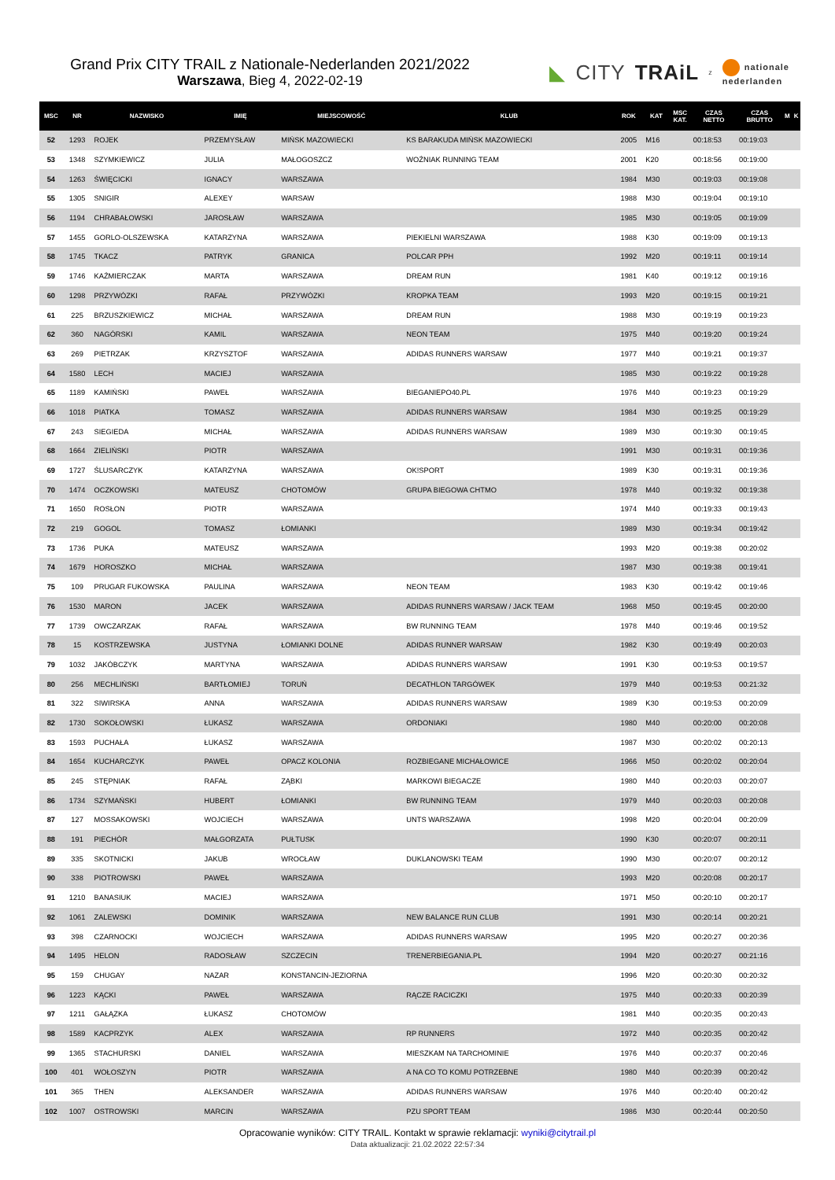Grand Prix CITY TRAIL z Nationale-Nederlanden 2021/2022
Warszawa, Bieg 4, 2022-02-19
◣ CITY TRAiL z nationale
nederlanden
| MSC | NR | NAZWISKO | IMIĘ | MIEJSCOWOŚĆ | KLUB | ROK | KAT | MSC KAT. | CZAS NETTO | CZAS BRUTTO | M | K |
| --- | --- | --- | --- | --- | --- | --- | --- | --- | --- | --- | --- | --- |
| 52 | 1293 | ROJEK | PRZEMYSŁAW | MIŃSK MAZOWIECKI | KS BARAKUDA MIŃSK MAZOWIECKI | 2005 | M16 | | 00:18:53 | 00:19:03 | | |
| 53 | 1348 | SZYMKIEWICZ | JULIA | MAŁOGOSZCZ | WOŹNIAK RUNNING TEAM | 2001 | K20 | | 00:18:56 | 00:19:00 | | |
| 54 | 1263 | ŚWIĘCICKI | IGNACY | WARSZAWA | | 1984 | M30 | | 00:19:03 | 00:19:08 | | |
| 55 | 1305 | SNIGIR | ALEXEY | WARSAW | | 1988 | M30 | | 00:19:04 | 00:19:10 | | |
| 56 | 1194 | CHRABAŁOWSKI | JAROSŁAW | WARSZAWA | | 1985 | M30 | | 00:19:05 | 00:19:09 | | |
| 57 | 1455 | GORLO-OLSZEWSKA | KATARZYNA | WARSZAWA | PIEKIELNI WARSZAWA | 1988 | K30 | | 00:19:09 | 00:19:13 | | |
| 58 | 1745 | TKACZ | PATRYK | GRANICA | POLCAR PPH | 1992 | M20 | | 00:19:11 | 00:19:14 | | |
| 59 | 1746 | KAŹMIERCZAK | MARTA | WARSZAWA | DREAM RUN | 1981 | K40 | | 00:19:12 | 00:19:16 | | |
| 60 | 1298 | PRZYWÓZKI | RAFAŁ | PRZYWÓZKI | KROPKA TEAM | 1993 | M20 | | 00:19:15 | 00:19:21 | | |
| 61 | 225 | BRZUSZKIEWICZ | MICHAŁ | WARSZAWA | DREAM RUN | 1988 | M30 | | 00:19:19 | 00:19:23 | | |
| 62 | 360 | NAGÓRSKI | KAMIL | WARSZAWA | NEON TEAM | 1975 | M40 | | 00:19:20 | 00:19:24 | | |
| 63 | 269 | PIETRZAK | KRZYSZTOF | WARSZAWA | ADIDAS RUNNERS WARSAW | 1977 | M40 | | 00:19:21 | 00:19:37 | | |
| 64 | 1580 | LECH | MACIEJ | WARSZAWA | | 1985 | M30 | | 00:19:22 | 00:19:28 | | |
| 65 | 1189 | KAMIŃSKI | PAWEŁ | WARSZAWA | BIEGANIEPO40.PL | 1976 | M40 | | 00:19:23 | 00:19:29 | | |
| 66 | 1018 | PIATKA | TOMASZ | WARSZAWA | ADIDAS RUNNERS WARSAW | 1984 | M30 | | 00:19:25 | 00:19:29 | | |
| 67 | 243 | SIEGIEDA | MICHAŁ | WARSZAWA | ADIDAS RUNNERS WARSAW | 1989 | M30 | | 00:19:30 | 00:19:45 | | |
| 68 | 1664 | ZIELIŃSKI | PIOTR | WARSZAWA | | 1991 | M30 | | 00:19:31 | 00:19:36 | | |
| 69 | 1727 | ŚLUSARCZYK | KATARZYNA | WARSZAWA | OK!SPORT | 1989 | K30 | | 00:19:31 | 00:19:36 | | |
| 70 | 1474 | OCZKOWSKI | MATEUSZ | CHOTOMÓW | GRUPA BIEGOWA CHTMO | 1978 | M40 | | 00:19:32 | 00:19:38 | | |
| 71 | 1650 | ROSŁON | PIOTR | WARSZAWA | | 1974 | M40 | | 00:19:33 | 00:19:43 | | |
| 72 | 219 | GOGOL | TOMASZ | ŁOMIANKI | | 1989 | M30 | | 00:19:34 | 00:19:42 | | |
| 73 | 1736 | PUKA | MATEUSZ | WARSZAWA | | 1993 | M20 | | 00:19:38 | 00:20:02 | | |
| 74 | 1679 | HOROSZKO | MICHAŁ | WARSZAWA | | 1987 | M30 | | 00:19:38 | 00:19:41 | | |
| 75 | 109 | PRUGAR FUKOWSKA | PAULINA | WARSZAWA | NEON TEAM | 1983 | K30 | | 00:19:42 | 00:19:46 | | |
| 76 | 1530 | MARON | JACEK | WARSZAWA | ADIDAS RUNNERS WARSAW / JACK TEAM | 1968 | M50 | | 00:19:45 | 00:20:00 | | |
| 77 | 1739 | OWCZARZAK | RAFAŁ | WARSZAWA | BW RUNNING TEAM | 1978 | M40 | | 00:19:46 | 00:19:52 | | |
| 78 | 15 | KOSTRZEWSKA | JUSTYNA | ŁOMIANKI DOLNE | ADIDAS RUNNER WARSAW | 1982 | K30 | | 00:19:49 | 00:20:03 | | |
| 79 | 1032 | JAKÓBCZYK | MARTYNA | WARSZAWA | ADIDAS RUNNERS WARSAW | 1991 | K30 | | 00:19:53 | 00:19:57 | | |
| 80 | 256 | MECHLIŃSKI | BARTŁOMIEJ | TORUŃ | DECATHLON TARGÓWEK | 1979 | M40 | | 00:19:53 | 00:21:32 | | |
| 81 | 322 | SIWIRSKA | ANNA | WARSZAWA | ADIDAS RUNNERS WARSAW | 1989 | K30 | | 00:19:53 | 00:20:09 | | |
| 82 | 1730 | SOKOŁOWSKI | ŁUKASZ | WARSZAWA | ORDONIAKI | 1980 | M40 | | 00:20:00 | 00:20:08 | | |
| 83 | 1593 | PUCHAŁA | ŁUKASZ | WARSZAWA | | 1987 | M30 | | 00:20:02 | 00:20:13 | | |
| 84 | 1654 | KUCHARCZYK | PAWEŁ | OPACZ KOLONIA | ROZBIEGANE MICHAŁOWICE | 1966 | M50 | | 00:20:02 | 00:20:04 | | |
| 85 | 245 | STĘPNIAK | RAFAŁ | ZĄBKI | MARKOWI BIEGACZE | 1980 | M40 | | 00:20:03 | 00:20:07 | | |
| 86 | 1734 | SZYMAŃSKI | HUBERT | ŁOMIANKI | BW RUNNING TEAM | 1979 | M40 | | 00:20:03 | 00:20:08 | | |
| 87 | 127 | MOSSAKOWSKI | WOJCIECH | WARSZAWA | UNTS WARSZAWA | 1998 | M20 | | 00:20:04 | 00:20:09 | | |
| 88 | 191 | PIECHÓR | MAŁGORZATA | PUŁTUSK | | 1990 | K30 | | 00:20:07 | 00:20:11 | | |
| 89 | 335 | SKOTNICKI | JAKUB | WROCŁAW | DUKLANOWSKI TEAM | 1990 | M30 | | 00:20:07 | 00:20:12 | | |
| 90 | 338 | PIOTROWSKI | PAWEŁ | WARSZAWA | | 1993 | M20 | | 00:20:08 | 00:20:17 | | |
| 91 | 1210 | BANASIUK | MACIEJ | WARSZAWA | | 1971 | M50 | | 00:20:10 | 00:20:17 | | |
| 92 | 1061 | ZALEWSKI | DOMINIK | WARSZAWA | NEW BALANCE RUN CLUB | 1991 | M30 | | 00:20:14 | 00:20:21 | | |
| 93 | 398 | CZARNOCKI | WOJCIECH | WARSZAWA | ADIDAS RUNNERS WARSAW | 1995 | M20 | | 00:20:27 | 00:20:36 | | |
| 94 | 1495 | HELON | RADOSŁAW | SZCZECIN | TRENERBIEGANIA.PL | 1994 | M20 | | 00:20:27 | 00:21:16 | | |
| 95 | 159 | CHUGAY | NAZAR | KONSTANCIN-JEZIORNA | | 1996 | M20 | | 00:20:30 | 00:20:32 | | |
| 96 | 1223 | KĄCKI | PAWEŁ | WARSZAWA | RĄCZE RACICZKI | 1975 | M40 | | 00:20:33 | 00:20:39 | | |
| 97 | 1211 | GAŁĄZKA | ŁUKASZ | CHOTOMÓW | | 1981 | M40 | | 00:20:35 | 00:20:43 | | |
| 98 | 1589 | KACPRZYK | ALEX | WARSZAWA | RP RUNNERS | 1972 | M40 | | 00:20:35 | 00:20:42 | | |
| 99 | 1365 | STACHURSKI | DANIEL | WARSZAWA | MIESZKAM NA TARCHOMINIE | 1976 | M40 | | 00:20:37 | 00:20:46 | | |
| 100 | 401 | WOŁOSZYN | PIOTR | WARSZAWA | A NA CO TO KOMU POTRZEBNE | 1980 | M40 | | 00:20:39 | 00:20:42 | | |
| 101 | 365 | THEN | ALEKSANDER | WARSZAWA | ADIDAS RUNNERS WARSAW | 1976 | M40 | | 00:20:40 | 00:20:42 | | |
| 102 | 1007 | OSTROWSKI | MARCIN | WARSZAWA | PZU SPORT TEAM | 1986 | M30 | | 00:20:44 | 00:20:50 | | |
Opracowanie wyników: CITY TRAIL. Kontakt w sprawie reklamacji: wyniki@citytrail.pl
Data aktualizacji: 21.02.2022 22:57:34